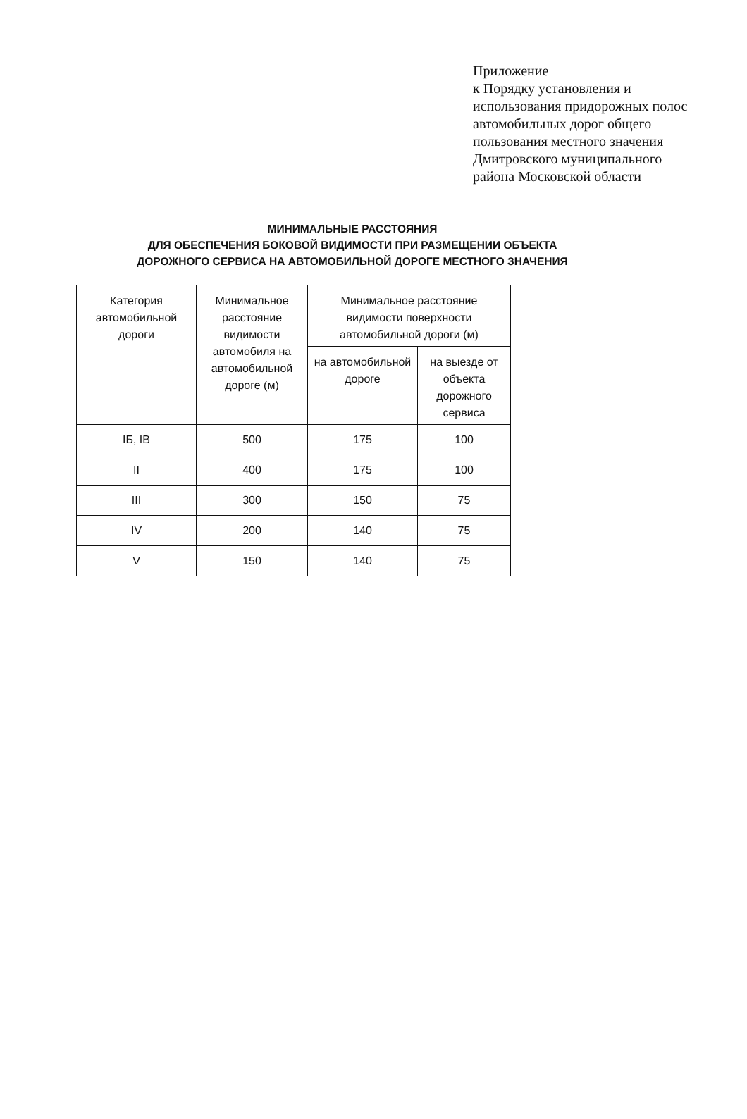Приложение
к Порядку установления и
использования придорожных полос
автомобильных дорог общего
пользования местного значения
Дмитровского муниципального
района Московской области
МИНИМАЛЬНЫЕ РАССТОЯНИЯ
ДЛЯ ОБЕСПЕЧЕНИЯ БОКОВОЙ ВИДИМОСТИ ПРИ РАЗМЕЩЕНИИ ОБЪЕКТА
ДОРОЖНОГО СЕРВИСА НА АВТОМОБИЛЬНОЙ ДОРОГЕ МЕСТНОГО ЗНАЧЕНИЯ
| Категория автомобильной дороги | Минимальное расстояние видимости автомобиля на автомобильной дороге (м) | Минимальное расстояние видимости поверхности автомобильной дороги (м) | |
| --- | --- | --- | --- |
| | | на автомобильной дороге | на выезде от объекта дорожного сервиса |
| IБ, IВ | 500 | 175 | 100 |
| II | 400 | 175 | 100 |
| III | 300 | 150 | 75 |
| IV | 200 | 140 | 75 |
| V | 150 | 140 | 75 |